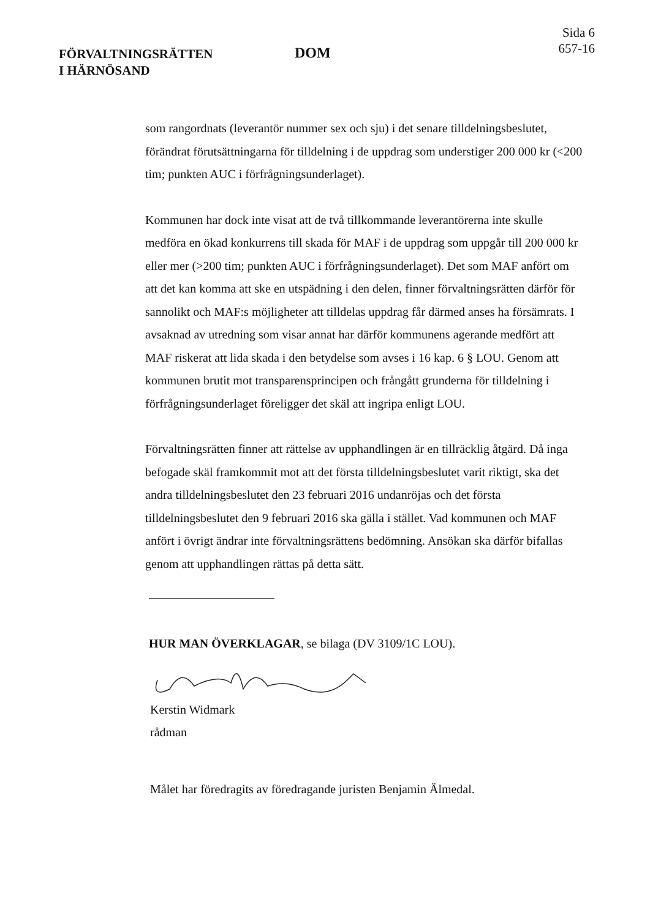FÖRVALTNINGSRÄTTEN
I HÄRNÖSAND
DOM
Sida 6
657-16
som rangordnats (leverantör nummer sex och sju) i det senare tilldelningsbeslutet, förändrat förutsättningarna för tilldelning i de uppdrag som understiger 200 000 kr (<200 tim; punkten AUC i förfrågningsunderlaget).
Kommunen har dock inte visat att de två tillkommande leverantörerna inte skulle medföra en ökad konkurrens till skada för MAF i de uppdrag som uppgår till 200 000 kr eller mer (>200 tim; punkten AUC i förfrågningsunderlaget). Det som MAF anfört om att det kan komma att ske en utspädning i den delen, finner förvaltningsrätten därför för sannolikt och MAF:s möjligheter att tilldelas uppdrag får därmed anses ha försämrats. I avsaknad av utredning som visar annat har därför kommunens agerande medfört att MAF riskerat att lida skada i den betydelse som avses i 16 kap. 6 § LOU. Genom att kommunen brutit mot transparensprincipen och frångått grunderna för tilldelning i förfrågningsunderlaget föreligger det skäl att ingripa enligt LOU.
Förvaltningsrätten finner att rättelse av upphandlingen är en tillräcklig åtgärd. Då inga befogade skäl framkommit mot att det första tilldelningsbeslutet varit riktigt, ska det andra tilldelningsbeslutet den 23 februari 2016 undanröjas och det första tilldelningsbeslutet den 9 februari 2016 ska gälla i stället. Vad kommunen och MAF anfört i övrigt ändrar inte förvaltningsrättens bedömning. Ansökan ska därför bifallas genom att upphandlingen rättas på detta sätt.
HUR MAN ÖVERKLAGAR, se bilaga (DV 3109/1C LOU).
Kerstin Widmark
rådman
Målet har föredragits av föredragande juristen Benjamin Älmedal.